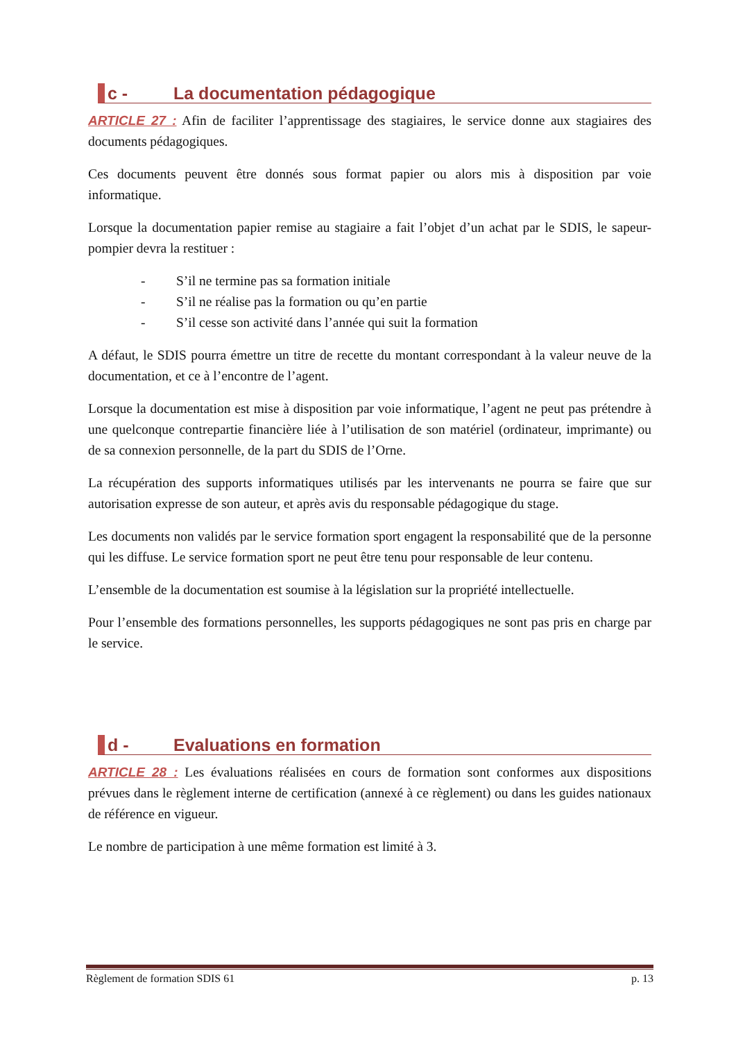c - La documentation pédagogique
ARTICLE 27 : Afin de faciliter l’apprentissage des stagiaires, le service donne aux stagiaires des documents pédagogiques.
Ces documents peuvent être donnés sous format papier ou alors mis à disposition par voie informatique.
Lorsque la documentation papier remise au stagiaire a fait l’objet d’un achat par le SDIS, le sapeur-pompier devra la restituer :
- S’il ne termine pas sa formation initiale
- S’il ne réalise pas la formation ou qu’en partie
- S’il cesse son activité dans l’année qui suit la formation
A défaut, le SDIS pourra émettre un titre de recette du montant correspondant à la valeur neuve de la documentation, et ce à l’encontre de l’agent.
Lorsque la documentation est mise à disposition par voie informatique, l’agent ne peut pas prétendre à une quelconque contrepartie financière liée à l’utilisation de son matériel (ordinateur, imprimante) ou de sa connexion personnelle, de la part du SDIS de l’Orne.
La récupération des supports informatiques utilisés par les intervenants ne pourra se faire que sur autorisation expresse de son auteur, et après avis du responsable pédagogique du stage.
Les documents non validés par le service formation sport engagent la responsabilité que de la personne qui les diffuse. Le service formation sport ne peut être tenu pour responsable de leur contenu.
L’ensemble de la documentation est soumise à la législation sur la propriété intellectuelle.
Pour l’ensemble des formations personnelles, les supports pédagogiques ne sont pas pris en charge par le service.
d - Evaluations en formation
ARTICLE 28 : Les évaluations réalisées en cours de formation sont conformes aux dispositions prévues dans le règlement interne de certification (annexé à ce règlement) ou dans les guides nationaux de référence en vigueur.
Le nombre de participation à une même formation est limité à 3.
Règlement de formation SDIS 61 p. 13